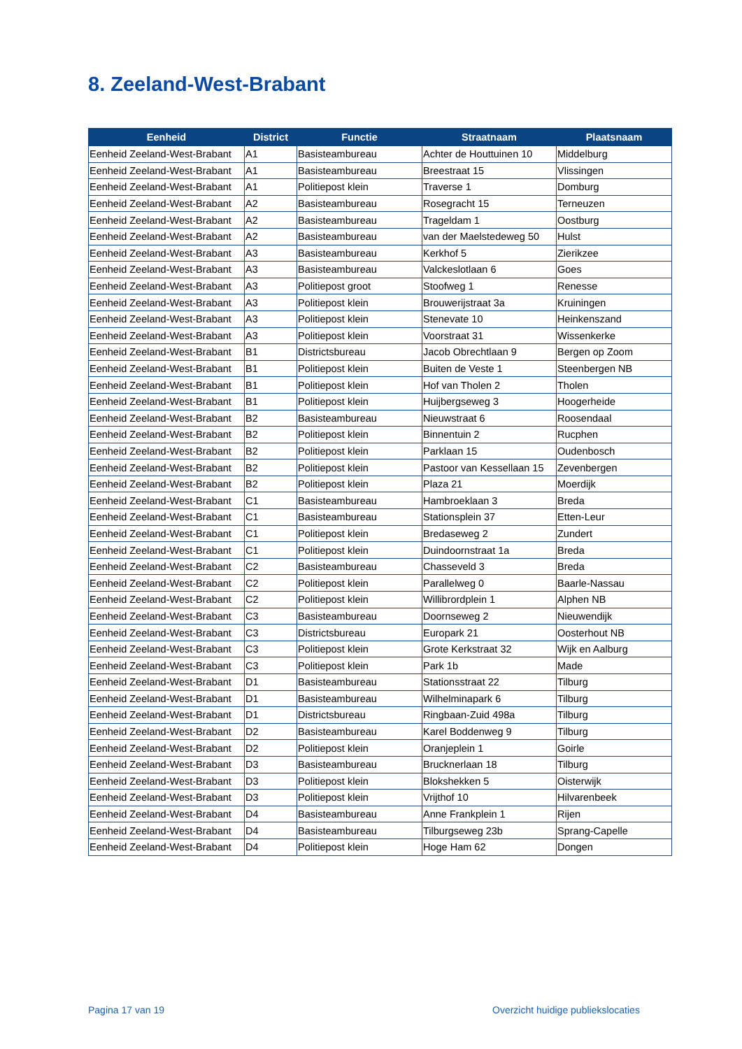8. Zeeland-West-Brabant
| Eenheid | District | Functie | Straatnaam | Plaatsnaam |
| --- | --- | --- | --- | --- |
| Eenheid Zeeland-West-Brabant | A1 | Basisteambureau | Achter de Houttuinen 10 | Middelburg |
| Eenheid Zeeland-West-Brabant | A1 | Basisteambureau | Breestraat 15 | Vlissingen |
| Eenheid Zeeland-West-Brabant | A1 | Politiepost klein | Traverse 1 | Domburg |
| Eenheid Zeeland-West-Brabant | A2 | Basisteambureau | Rosegracht 15 | Terneuzen |
| Eenheid Zeeland-West-Brabant | A2 | Basisteambureau | Trageldam 1 | Oostburg |
| Eenheid Zeeland-West-Brabant | A2 | Basisteambureau | van der Maelstedeweg 50 | Hulst |
| Eenheid Zeeland-West-Brabant | A3 | Basisteambureau | Kerkhof 5 | Zierikzee |
| Eenheid Zeeland-West-Brabant | A3 | Basisteambureau | Valckeslotlaan 6 | Goes |
| Eenheid Zeeland-West-Brabant | A3 | Politiepost groot | Stoofweg 1 | Renesse |
| Eenheid Zeeland-West-Brabant | A3 | Politiepost klein | Brouwerijstraat 3a | Kruiningen |
| Eenheid Zeeland-West-Brabant | A3 | Politiepost klein | Stenevate 10 | Heinkenszand |
| Eenheid Zeeland-West-Brabant | A3 | Politiepost klein | Voorstraat 31 | Wissenkerke |
| Eenheid Zeeland-West-Brabant | B1 | Districtsbureau | Jacob Obrechtlaan 9 | Bergen op Zoom |
| Eenheid Zeeland-West-Brabant | B1 | Politiepost klein | Buiten de Veste 1 | Steenbergen NB |
| Eenheid Zeeland-West-Brabant | B1 | Politiepost klein | Hof van Tholen 2 | Tholen |
| Eenheid Zeeland-West-Brabant | B1 | Politiepost klein | Huijbergseweg 3 | Hoogerheide |
| Eenheid Zeeland-West-Brabant | B2 | Basisteambureau | Nieuwstraat 6 | Roosendaal |
| Eenheid Zeeland-West-Brabant | B2 | Politiepost klein | Binnentuin 2 | Rucphen |
| Eenheid Zeeland-West-Brabant | B2 | Politiepost klein | Parklaan 15 | Oudenbosch |
| Eenheid Zeeland-West-Brabant | B2 | Politiepost klein | Pastoor van Kessellaan 15 | Zevenbergen |
| Eenheid Zeeland-West-Brabant | B2 | Politiepost klein | Plaza 21 | Moerdijk |
| Eenheid Zeeland-West-Brabant | C1 | Basisteambureau | Hambroeklaan 3 | Breda |
| Eenheid Zeeland-West-Brabant | C1 | Basisteambureau | Stationsplein 37 | Etten-Leur |
| Eenheid Zeeland-West-Brabant | C1 | Politiepost klein | Bredaseweg 2 | Zundert |
| Eenheid Zeeland-West-Brabant | C1 | Politiepost klein | Duindoornstraat 1a | Breda |
| Eenheid Zeeland-West-Brabant | C2 | Basisteambureau | Chasseveld 3 | Breda |
| Eenheid Zeeland-West-Brabant | C2 | Politiepost klein | Parallelweg 0 | Baarle-Nassau |
| Eenheid Zeeland-West-Brabant | C2 | Politiepost klein | Willibrordplein 1 | Alphen NB |
| Eenheid Zeeland-West-Brabant | C3 | Basisteambureau | Doornseweg 2 | Nieuwendijk |
| Eenheid Zeeland-West-Brabant | C3 | Districtsbureau | Europark 21 | Oosterhout NB |
| Eenheid Zeeland-West-Brabant | C3 | Politiepost klein | Grote Kerkstraat 32 | Wijk en Aalburg |
| Eenheid Zeeland-West-Brabant | C3 | Politiepost klein | Park 1b | Made |
| Eenheid Zeeland-West-Brabant | D1 | Basisteambureau | Stationsstraat 22 | Tilburg |
| Eenheid Zeeland-West-Brabant | D1 | Basisteambureau | Wilhelminapark 6 | Tilburg |
| Eenheid Zeeland-West-Brabant | D1 | Districtsbureau | Ringbaan-Zuid 498a | Tilburg |
| Eenheid Zeeland-West-Brabant | D2 | Basisteambureau | Karel Boddenweg 9 | Tilburg |
| Eenheid Zeeland-West-Brabant | D2 | Politiepost klein | Oranjeplein 1 | Goirle |
| Eenheid Zeeland-West-Brabant | D3 | Basisteambureau | Brucknerlaan 18 | Tilburg |
| Eenheid Zeeland-West-Brabant | D3 | Politiepost klein | Blokshekken 5 | Oisterwijk |
| Eenheid Zeeland-West-Brabant | D3 | Politiepost klein | Vrijthof 10 | Hilvarenbeek |
| Eenheid Zeeland-West-Brabant | D4 | Basisteambureau | Anne Frankplein 1 | Rijen |
| Eenheid Zeeland-West-Brabant | D4 | Basisteambureau | Tilburgseweg 23b | Sprang-Capelle |
| Eenheid Zeeland-West-Brabant | D4 | Politiepost klein | Hoge Ham 62 | Dongen |
Pagina 17 van 19
Overzicht huidige publiekslocaties